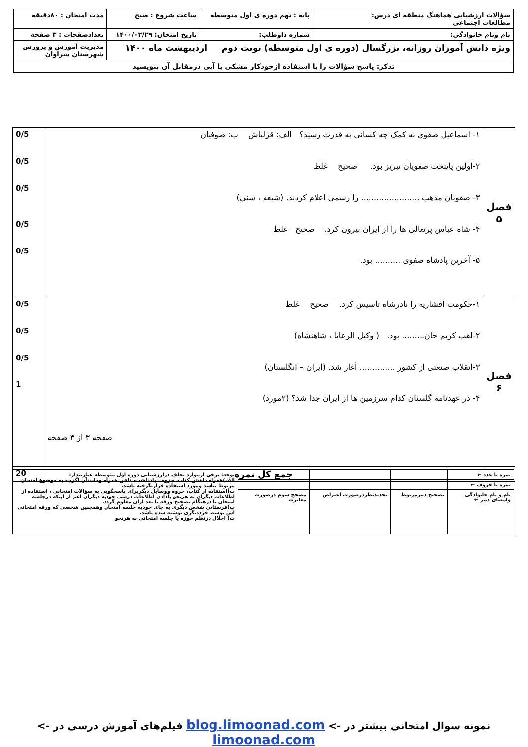| سؤالات ارزشیابی هماهنگ منطقه ای درس: مطالعات اجتماعی | پایه : نهم دوره ی اول متوسطه | ساعت شروع : صبح | مدت امتحان : ۸۰دقیقه |
| نام ونام خانوادگی: | شماره داوطلب: | تاریخ امتحان: ۱۴۰۰/۰۲/۲۹ | تعدادصفحات : ۳ صفحه |
| ویژه دانش آموزان روزانه، بزرگسال (دوره ی اول متوسطه) نوبت دوم اردیبهشت ماه ۱۴۰۰ | | | مدیریت آموزش و پرورش شهرستان سراوان |
| تذکر: پاسخ سؤالات را با استفاده ازخودکار مشکی یا آبی درمقابل آن بنویسید | | | |
| فصل ۵ | ۱- اسماعیل صفوی به کمک چه کسانی به قدرت رسید؟ الف: قزلباش ب: صوفیان ۲-اولین پایتخت صفویان تبریز بود. صحیح غلط ۳- صفویان مذهب ....................... را رسمی اعلام کردند. (شیعه ، سنی) ۴- شاه عباس پرتغالی ها را از ایران بیرون کرد. صحیح غلط ۵- آخرین پادشاه صفوی .......... بود. | 0/5 0/5 0/5 0/5 0/5 |
| فصل ۶ | ۱-حکومت افشاریه را نادرشاه تاسیس کرد. صحیح غلط ۲-لقب کریم خان......... بود. ( وکیل الرعایا ، شاهنشاه) ۳-انقلاب صنعتی از کشور .............. آغاز شد. (ایران – انگلستان) ۴- در عهدنامه گلستان کدام سرزمین ها از ایران جدا شد؟ (۲مورد) صفحه ۳ از ۳ صفحه | 0/5 0/5 0/5 1 |
| | جمع کل نمره | 20 |
| نمره با عدد ← | | | | توجه: برخی ازموارد تخلف درارزشیابی دوره اول متوسطه عبارتنداز: الف)همراه داشتن کتاب، جزوه ، یادداشت، تلفن همراه ومانندآن اگرچه به موضوع امتحان مربوط نباشد ومورد استفاده قرارنگرفته باشد. ب)استفاده از کتاب، جزوه ووسایل دیگربرای پاسخگویی به سؤالات امتحانی ، استفاده از اطلاعات دیگران به هرنحو یادادن اطلاعات درسی خودبه دیگران اعم از اینکه درجلسه امتحان یا درهنگام تصحیح ورقه یا بعد ازآن معلوم گردد. پ)فرستادن شخص دیگری به جای خودبه جلسه امتحان وهمچنین شخصی که ورقه امتحانی اش توسط فرددیگری نوشته شده باشد. ت) اخلال درنظم حوزه یا جلسه امتحانی به هرنحو |
| نمره با حروف ← | | | | |
| نام و نام خانوادگی وامضای دبیر ← | تصحیح دبیرمربوط | تجدیدنظردرصورت اعتراض | مصحح سوم درصورت مغایرت | |
نمونه سوال امتحانی بیشتر در -> blog.limoonad.com فیلم‌های آموزش درسی در -> limoonad.com